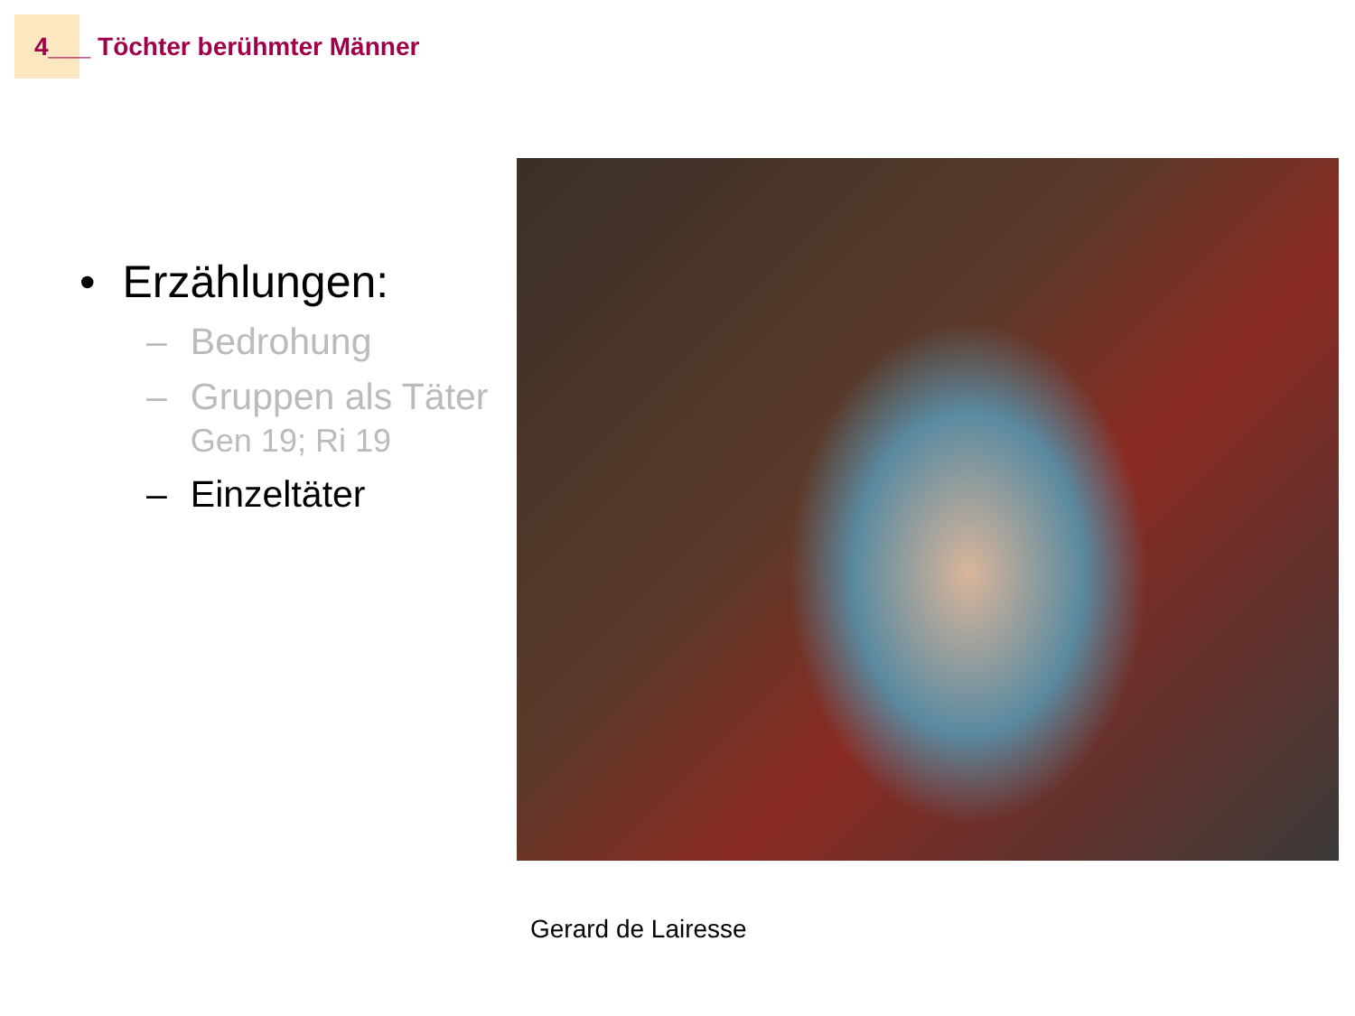4___ Töchter berühmter Männer
• Erzählungen:
– Bedrohung
– Gruppen als Täter
Gen 19; Ri 19
– Einzeltäter
Gerard de Lairesse